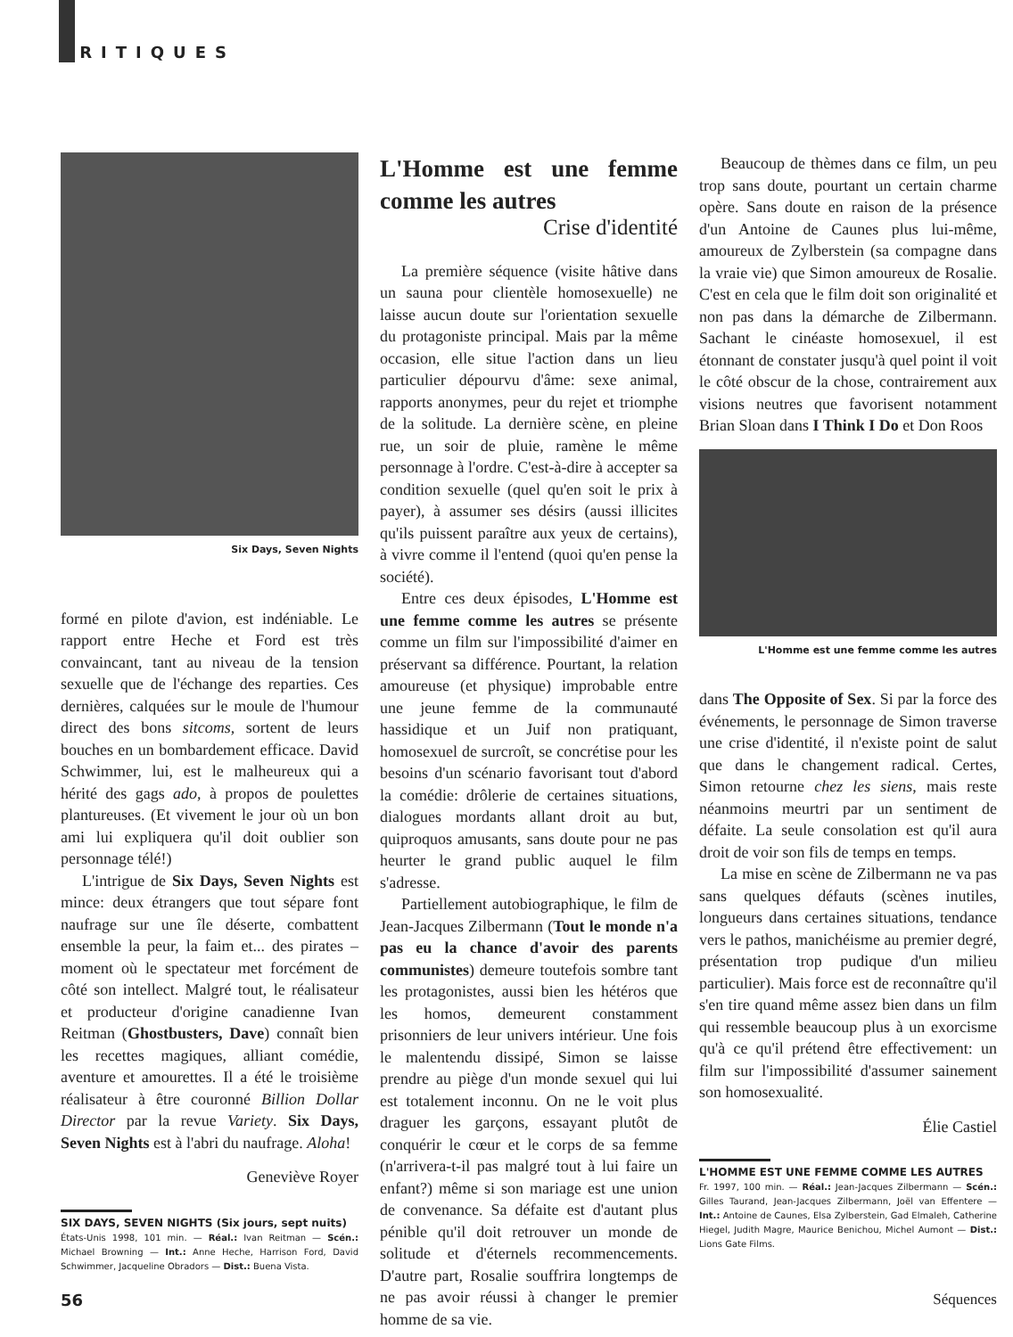CRITIQUES
Six Days, Seven Nights
formé en pilote d'avion, est indéniable. Le rapport entre Heche et Ford est très convaincant, tant au niveau de la tension sexuelle que de l'échange des reparties. Ces dernières, calquées sur le moule de l'humour direct des bons sitcoms, sortent de leurs bouches en un bombardement efficace. David Schwimmer, lui, est le malheureux qui a hérité des gags ado, à propos de poulettes plantureuses. (Et vivement le jour où un bon ami lui expliquera qu'il doit oublier son personnage télé!)
L'intrigue de Six Days, Seven Nights est mince: deux étrangers que tout sépare font naufrage sur une île déserte, combattent ensemble la peur, la faim et... des pirates – moment où le spectateur met forcément de côté son intellect. Malgré tout, le réalisateur et producteur d'origine canadienne Ivan Reitman (Ghostbusters, Dave) connaît bien les recettes magiques, alliant comédie, aventure et amourettes. Il a été le troisième réalisateur à être couronné Billion Dollar Director par la revue Variety. Six Days, Seven Nights est à l'abri du naufrage. Aloha!
Geneviève Royer
SIX DAYS, SEVEN NIGHTS (Six jours, sept nuits)
États-Unis 1998, 101 min. — Réal.: Ivan Reitman — Scén.: Michael Browning — Int.: Anne Heche, Harrison Ford, David Schwimmer, Jacqueline Obradors — Dist.: Buena Vista.
L'Homme est une femme comme les autres
Crise d'identité
La première séquence (visite hâtive dans un sauna pour clientèle homosexuelle) ne laisse aucun doute sur l'orientation sexuelle du protagoniste principal. Mais par la même occasion, elle situe l'action dans un lieu particulier dépourvu d'âme: sexe animal, rapports anonymes, peur du rejet et triomphe de la solitude. La dernière scène, en pleine rue, un soir de pluie, ramène le même personnage à l'ordre. C'est-à-dire à accepter sa condition sexuelle (quel qu'en soit le prix à payer), à assumer ses désirs (aussi illicites qu'ils puissent paraître aux yeux de certains), à vivre comme il l'entend (quoi qu'en pense la société).
Entre ces deux épisodes, L'Homme est une femme comme les autres se présente comme un film sur l'impossibilité d'aimer en préservant sa différence. Pourtant, la relation amoureuse (et physique) improbable entre une jeune femme de la communauté hassidique et un Juif non pratiquant, homosexuel de surcroît, se concrétise pour les besoins d'un scénario favorisant tout d'abord la comédie: drôlerie de certaines situations, dialogues mordants allant droit au but, quiproquos amusants, sans doute pour ne pas heurter le grand public auquel le film s'adresse.
Partiellement autobiographique, le film de Jean-Jacques Zilbermann (Tout le monde n'a pas eu la chance d'avoir des parents communistes) demeure toutefois sombre tant les protagonistes, aussi bien les hétéros que les homos, demeurent constamment prisonniers de leur univers intérieur. Une fois le malentendu dissipé, Simon se laisse prendre au piège d'un monde sexuel qui lui est totalement inconnu. On ne le voit plus draguer les garçons, essayant plutôt de conquérir le cœur et le corps de sa femme (n'arrivera-t-il pas malgré tout à lui faire un enfant?) même si son mariage est une union de convenance. Sa défaite est d'autant plus pénible qu'il doit retrouver un monde de solitude et d'éternels recommencements. D'autre part, Rosalie souffrira longtemps de ne pas avoir réussi à changer le premier homme de sa vie.
Beaucoup de thèmes dans ce film, un peu trop sans doute, pourtant un certain charme opère. Sans doute en raison de la présence d'un Antoine de Caunes plus lui-même, amoureux de Zylberstein (sa compagne dans la vraie vie) que Simon amoureux de Rosalie. C'est en cela que le film doit son originalité et non pas dans la démarche de Zilbermann. Sachant le cinéaste homosexuel, il est étonnant de constater jusqu'à quel point il voit le côté obscur de la chose, contrairement aux visions neutres que favorisent notamment Brian Sloan dans I Think I Do et Don Roos
L'Homme est une femme comme les autres
dans The Opposite of Sex. Si par la force des événements, le personnage de Simon traverse une crise d'identité, il n'existe point de salut que dans le changement radical. Certes, Simon retourne chez les siens, mais reste néanmoins meurtri par un sentiment de défaite. La seule consolation est qu'il aura droit de voir son fils de temps en temps.
La mise en scène de Zilbermann ne va pas sans quelques défauts (scènes inutiles, longueurs dans certaines situations, tendance vers le pathos, manichéisme au premier degré, présentation trop pudique d'un milieu particulier). Mais force est de reconnaître qu'il s'en tire quand même assez bien dans un film qui ressemble beaucoup plus à un exorcisme qu'à ce qu'il prétend être effectivement: un film sur l'impossibilité d'assumer sainement son homosexualité.
Élie Castiel
L'HOMME EST UNE FEMME COMME LES AUTRES
Fr. 1997, 100 min. — Réal.: Jean-Jacques Zilbermann — Scén.: Gilles Taurand, Jean-Jacques Zilbermann, Joël van Effentere — Int.: Antoine de Caunes, Elsa Zylberstein, Gad Elmaleh, Catherine Hiegel, Judith Magre, Maurice Benichou, Michel Aumont — Dist.: Lions Gate Films.
56 Séquences